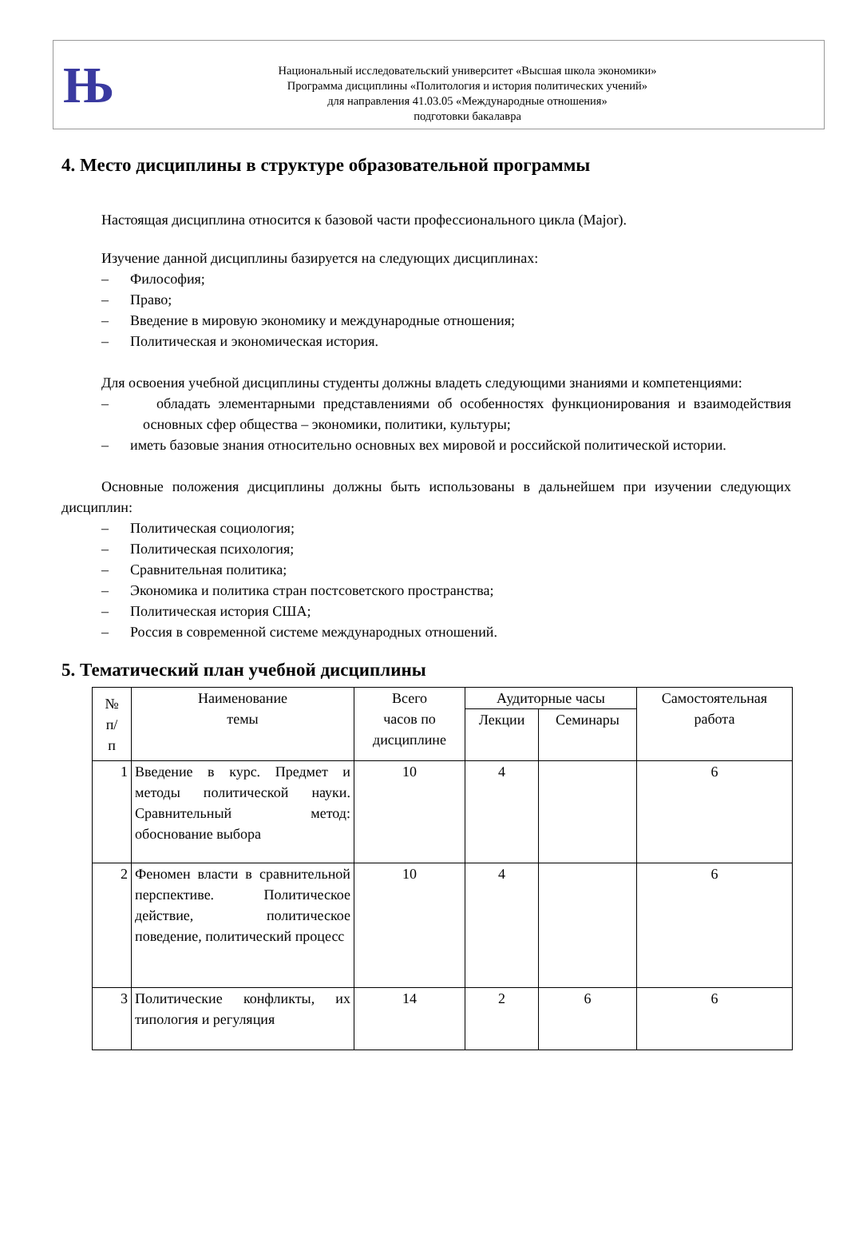Њ
Национальный исследовательский университет «Высшая школа экономики»
Программа дисциплины «Политология и история политических учений»
для направления 41.03.05 «Международные отношения»
подготовки бакалавра
4. Место дисциплины в структуре образовательной программы
Настоящая дисциплина относится к базовой части профессионального цикла (Major).
Изучение данной дисциплины базируется на следующих дисциплинах:
– Философия;
– Право;
– Введение в мировую экономику и международные отношения;
– Политическая и экономическая история.
Для освоения учебной дисциплины студенты должны владеть следующими знаниями и компетенциями:
– обладать элементарными представлениями об особенностях функционирования и взаимодействия основных сфер общества – экономики, политики, культуры;
– иметь базовые знания относительно основных вех мировой и российской политической истории.
Основные положения дисциплины должны быть использованы в дальнейшем при изучении следующих дисциплин:
– Политическая социология;
– Политическая психология;
– Сравнительная политика;
– Экономика и политика стран постсоветского пространства;
– Политическая история США;
– Россия в современной системе международных отношений.
5. Тематический план учебной дисциплины
| № п/ п | Наименование темы | Всего часов по дисциплине | Аудиторные часы | | Самостоятельная работа |
| --- | --- | --- | --- | --- | --- |
| | | | Лекции | Семинары | |
| 1 | Введение в курс. Предмет и методы политической науки. Сравнительный метод: обоснование выбора | 10 | 4 | | 6 |
| 2 | Феномен власти в сравнительной перспективе. Политическое действие, политическое поведение, политический процесс | 10 | 4 | | 6 |
| 3 | Политические конфликты, их типология и регуляция | 14 | 2 | 6 | 6 |